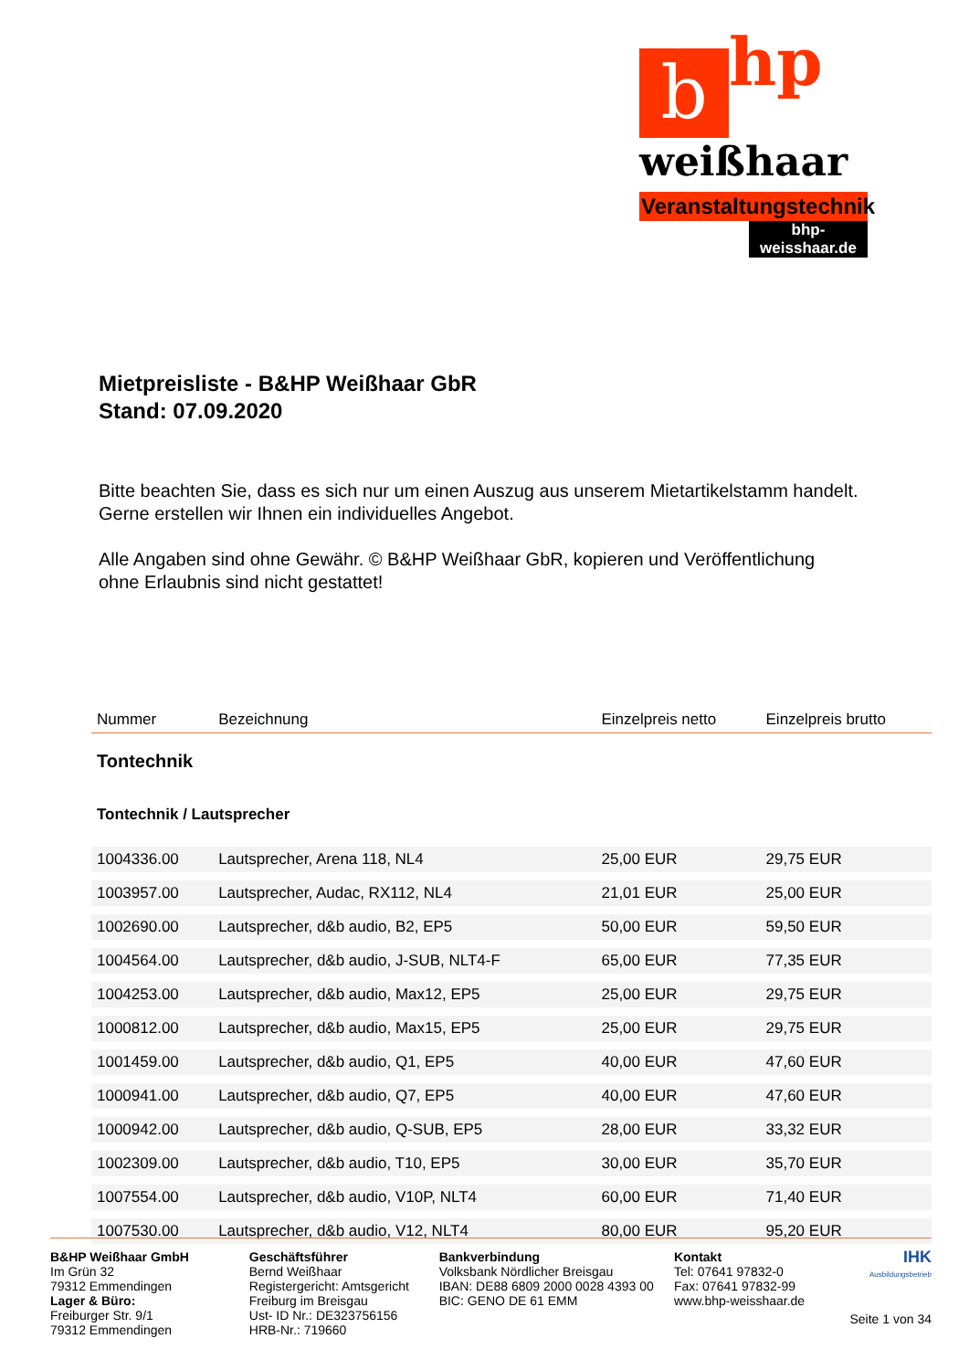bhp
weißhaar
Veranstaltungstechnik
bhp-weisshaar.de
Mietpreisliste - B&HP Weißhaar GbR
Stand: 07.09.2020
Bitte beachten Sie, dass es sich nur um einen Auszug aus unserem Mietartikelstamm handelt.
Gerne erstellen wir Ihnen ein individuelles Angebot.
Alle Angaben sind ohne Gewähr. © B&HP Weißhaar GbR, kopieren und Veröffentlichung
ohne Erlaubnis sind nicht gestattet!
| Nummer | Bezeichnung | Einzelpreis netto | Einzelpreis brutto |
| --- | --- | --- | --- |
| Tontechnik | | | |
| Tontechnik / Lautsprecher | | | |
| 1004336.00 | Lautsprecher, Arena 118, NL4 | 25,00 EUR | 29,75 EUR |
| 1003957.00 | Lautsprecher, Audac, RX112, NL4 | 21,01 EUR | 25,00 EUR |
| 1002690.00 | Lautsprecher, d&b audio, B2, EP5 | 50,00 EUR | 59,50 EUR |
| 1004564.00 | Lautsprecher, d&b audio, J-SUB, NLT4-F | 65,00 EUR | 77,35 EUR |
| 1004253.00 | Lautsprecher, d&b audio, Max12, EP5 | 25,00 EUR | 29,75 EUR |
| 1000812.00 | Lautsprecher, d&b audio, Max15, EP5 | 25,00 EUR | 29,75 EUR |
| 1001459.00 | Lautsprecher, d&b audio, Q1, EP5 | 40,00 EUR | 47,60 EUR |
| 1000941.00 | Lautsprecher, d&b audio, Q7, EP5 | 40,00 EUR | 47,60 EUR |
| 1000942.00 | Lautsprecher, d&b audio, Q-SUB, EP5 | 28,00 EUR | 33,32 EUR |
| 1002309.00 | Lautsprecher, d&b audio, T10, EP5 | 30,00 EUR | 35,70 EUR |
| 1007554.00 | Lautsprecher, d&b audio, V10P, NLT4 | 60,00 EUR | 71,40 EUR |
| 1007530.00 | Lautsprecher, d&b audio, V12, NLT4 | 80,00 EUR | 95,20 EUR |
B&HP Weißhaar GmbH
Im Grün 32
79312 Emmendingen
Lager & Büro:
Freiburger Str. 9/1
79312 Emmendingen
Geschäftsführer
Bernd Weißhaar
Registergericht: Amtsgericht
Freiburg im Breisgau
Ust- ID Nr.: DE323756156
HRB-Nr.: 719660
Bankverbindung
Volksbank Nördlicher Breisgau
IBAN: DE88 6809 2000 0028 4393 00
BIC: GENO DE 61 EMM
Kontakt
Tel: 07641 97832-0
Fax: 07641 97832-99
www.bhp-weisshaar.de
IHK
Ausbildungsbetrieb
Seite 1 von 34